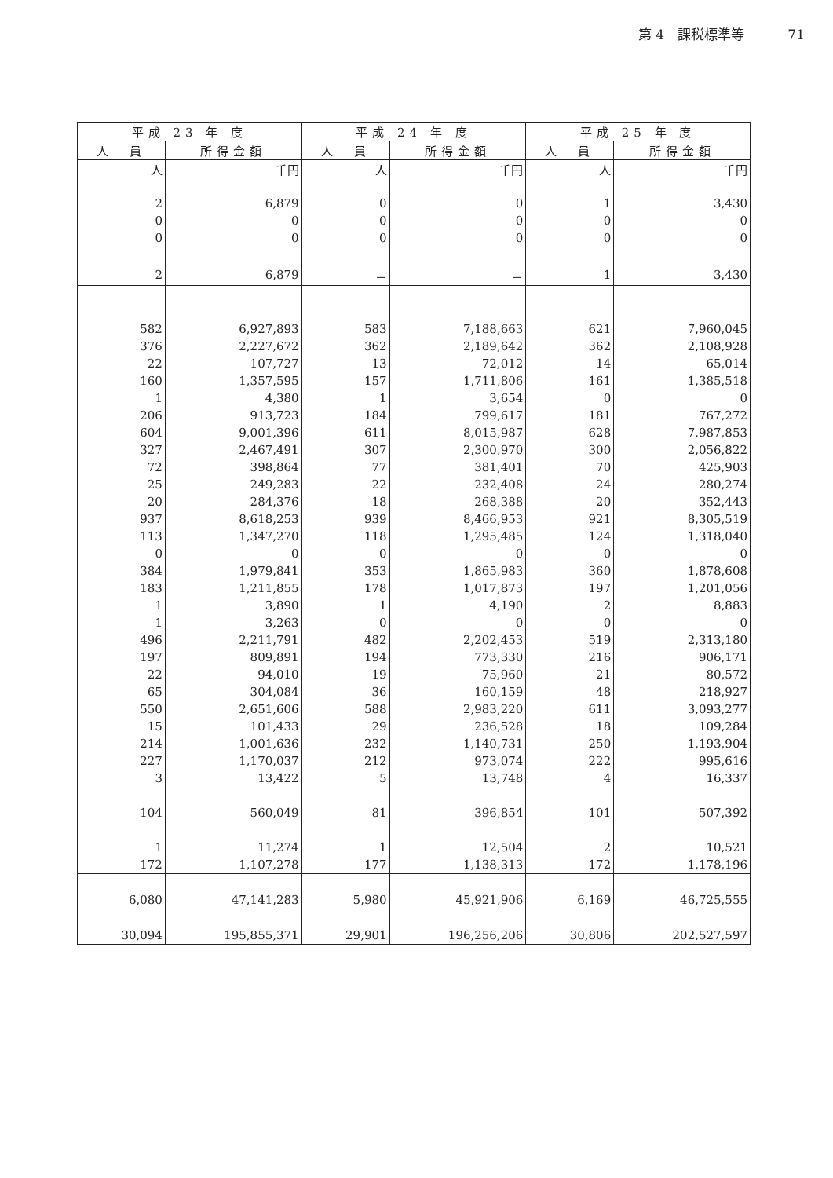第 4　課税標準等 71
| 平成 23 年 度 | | 平成 24 年 度 | | 平成 25 年 度 | |
| --- | --- | --- | --- | --- | --- |
| 人 員 | 所得金額 | 人 員 | 所得金額 | 人 員 | 所得金額 |
| 人 | 千円 | 人 | 千円 | 人 | 千円 |
| 2 | 6,879 | 0 | 0 | 1 | 3,430 |
| 0 | 0 | 0 | 0 | 0 | 0 |
| 0 | 0 | 0 | 0 | 0 | 0 |
| 2 | 6,879 | － | － | 1 | 3,430 |
| 582 | 6,927,893 | 583 | 7,188,663 | 621 | 7,960,045 |
| 376 | 2,227,672 | 362 | 2,189,642 | 362 | 2,108,928 |
| 22 | 107,727 | 13 | 72,012 | 14 | 65,014 |
| 160 | 1,357,595 | 157 | 1,711,806 | 161 | 1,385,518 |
| 1 | 4,380 | 1 | 3,654 | 0 | 0 |
| 206 | 913,723 | 184 | 799,617 | 181 | 767,272 |
| 604 | 9,001,396 | 611 | 8,015,987 | 628 | 7,987,853 |
| 327 | 2,467,491 | 307 | 2,300,970 | 300 | 2,056,822 |
| 72 | 398,864 | 77 | 381,401 | 70 | 425,903 |
| 25 | 249,283 | 22 | 232,408 | 24 | 280,274 |
| 20 | 284,376 | 18 | 268,388 | 20 | 352,443 |
| 937 | 8,618,253 | 939 | 8,466,953 | 921 | 8,305,519 |
| 113 | 1,347,270 | 118 | 1,295,485 | 124 | 1,318,040 |
| 0 | 0 | 0 | 0 | 0 | 0 |
| 384 | 1,979,841 | 353 | 1,865,983 | 360 | 1,878,608 |
| 183 | 1,211,855 | 178 | 1,017,873 | 197 | 1,201,056 |
| 1 | 3,890 | 1 | 4,190 | 2 | 8,883 |
| 1 | 3,263 | 0 | 0 | 0 | 0 |
| 496 | 2,211,791 | 482 | 2,202,453 | 519 | 2,313,180 |
| 197 | 809,891 | 194 | 773,330 | 216 | 906,171 |
| 22 | 94,010 | 19 | 75,960 | 21 | 80,572 |
| 65 | 304,084 | 36 | 160,159 | 48 | 218,927 |
| 550 | 2,651,606 | 588 | 2,983,220 | 611 | 3,093,277 |
| 15 | 101,433 | 29 | 236,528 | 18 | 109,284 |
| 214 | 1,001,636 | 232 | 1,140,731 | 250 | 1,193,904 |
| 227 | 1,170,037 | 212 | 973,074 | 222 | 995,616 |
| 3 | 13,422 | 5 | 13,748 | 4 | 16,337 |
| 104 | 560,049 | 81 | 396,854 | 101 | 507,392 |
| 1 | 11,274 | 1 | 12,504 | 2 | 10,521 |
| 172 | 1,107,278 | 177 | 1,138,313 | 172 | 1,178,196 |
| 6,080 | 47,141,283 | 5,980 | 45,921,906 | 6,169 | 46,725,555 |
| 30,094 | 195,855,371 | 29,901 | 196,256,206 | 30,806 | 202,527,597 |